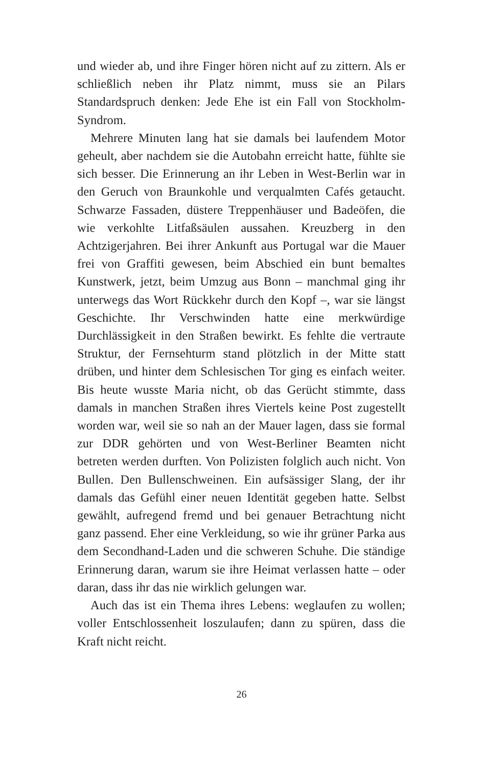und wieder ab, und ihre Finger hören nicht auf zu zittern. Als er schließlich neben ihr Platz nimmt, muss sie an Pilars Standardspruch denken: Jede Ehe ist ein Fall von Stockholm-Syndrom.
Mehrere Minuten lang hat sie damals bei laufendem Motor geheult, aber nachdem sie die Autobahn erreicht hatte, fühlte sie sich besser. Die Erinnerung an ihr Leben in West-Berlin war in den Geruch von Braunkohle und verqualmten Cafés getaucht. Schwarze Fassaden, düstere Treppenhäuser und Badeöfen, die wie verkohlte Litfaßsäulen aussahen. Kreuzberg in den Achtzigerjahren. Bei ihrer Ankunft aus Portugal war die Mauer frei von Graffiti gewesen, beim Abschied ein bunt bemaltes Kunstwerk, jetzt, beim Umzug aus Bonn – manchmal ging ihr unterwegs das Wort Rückkehr durch den Kopf –, war sie längst Geschichte. Ihr Verschwinden hatte eine merkwürdige Durchlässigkeit in den Straßen bewirkt. Es fehlte die vertraute Struktur, der Fernsehturm stand plötzlich in der Mitte statt drüben, und hinter dem Schlesischen Tor ging es einfach weiter. Bis heute wusste Maria nicht, ob das Gerücht stimmte, dass damals in manchen Straßen ihres Viertels keine Post zugestellt worden war, weil sie so nah an der Mauer lagen, dass sie formal zur DDR gehörten und von West-Berliner Beamten nicht betreten werden durften. Von Polizisten folglich auch nicht. Von Bullen. Den Bullenschweinen. Ein aufsässiger Slang, der ihr damals das Gefühl einer neuen Identität gegeben hatte. Selbst gewählt, aufregend fremd und bei genauer Betrachtung nicht ganz passend. Eher eine Verkleidung, so wie ihr grüner Parka aus dem Secondhand-Laden und die schweren Schuhe. Die ständige Erinnerung daran, warum sie ihre Heimat verlassen hatte – oder daran, dass ihr das nie wirklich gelungen war.
Auch das ist ein Thema ihres Lebens: weglaufen zu wollen; voller Entschlossenheit loszulaufen; dann zu spüren, dass die Kraft nicht reicht.
26